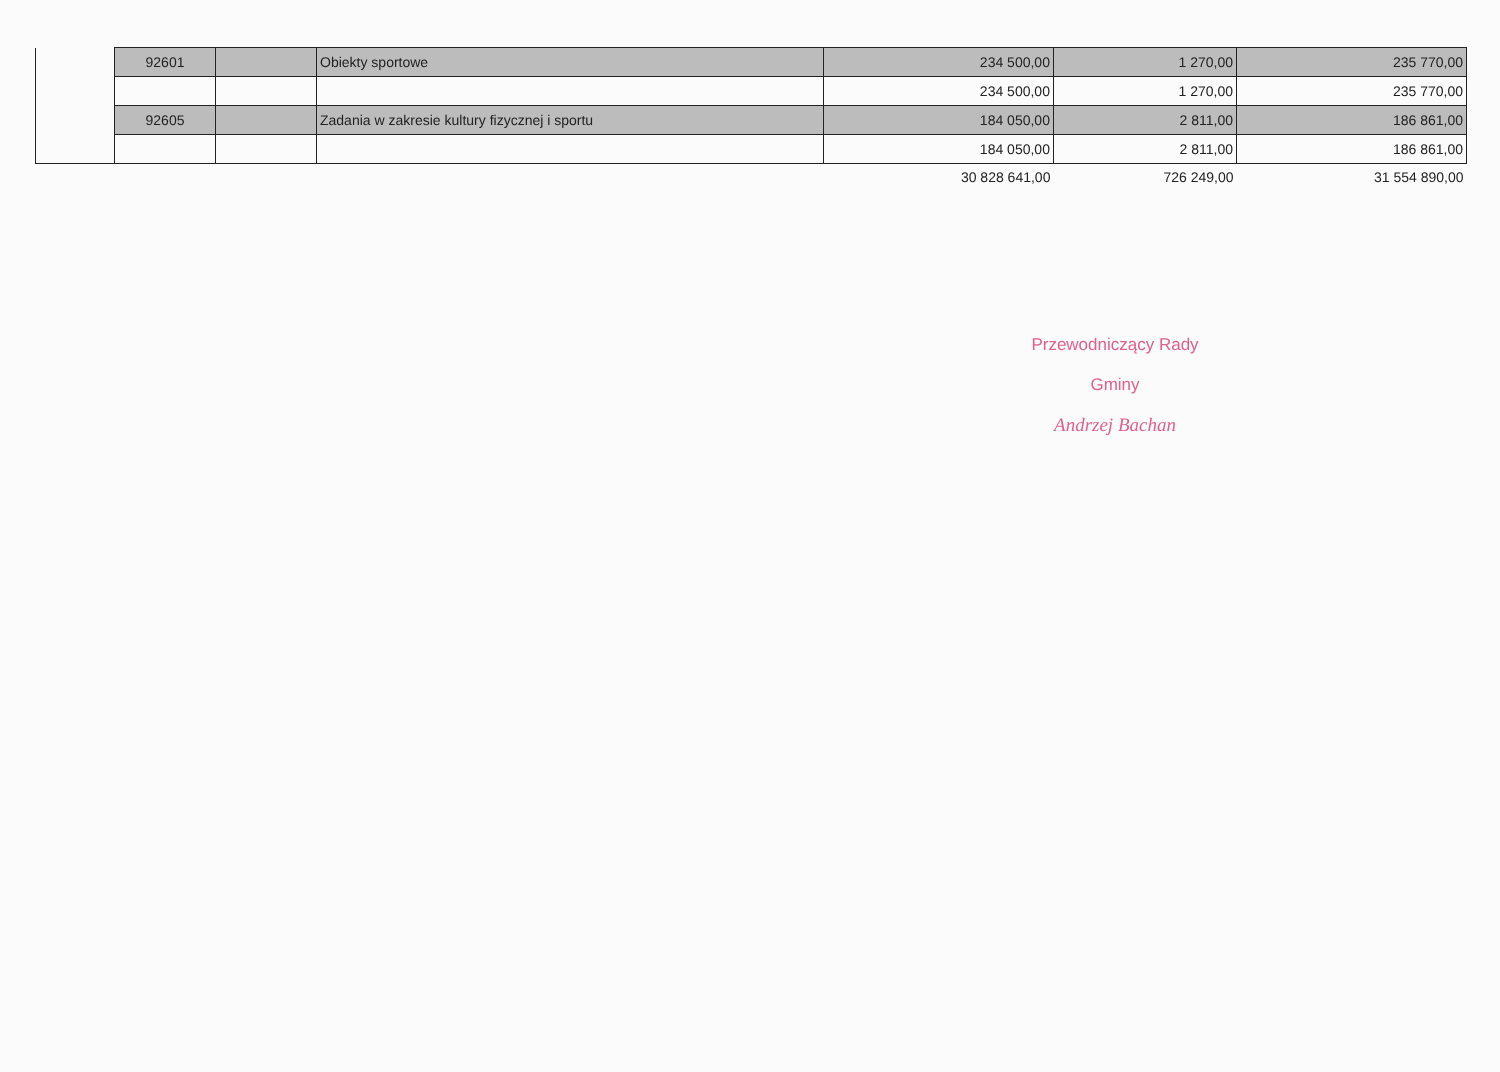| | 92601 | | Obiekty sportowe | 234 500,00 | 1 270,00 | 235 770,00 |
| | | | | 234 500,00 | 1 270,00 | 235 770,00 |
| | 92605 | | Zadania w zakresie kultury fizycznej i sportu | 184 050,00 | 2 811,00 | 186 861,00 |
| | | | | 184 050,00 | 2 811,00 | 186 861,00 |
| | | | | 30 828 641,00 | 726 249,00 | 31 554 890,00 |
Przewodniczący Rady Gminy
Andrzej Bachan